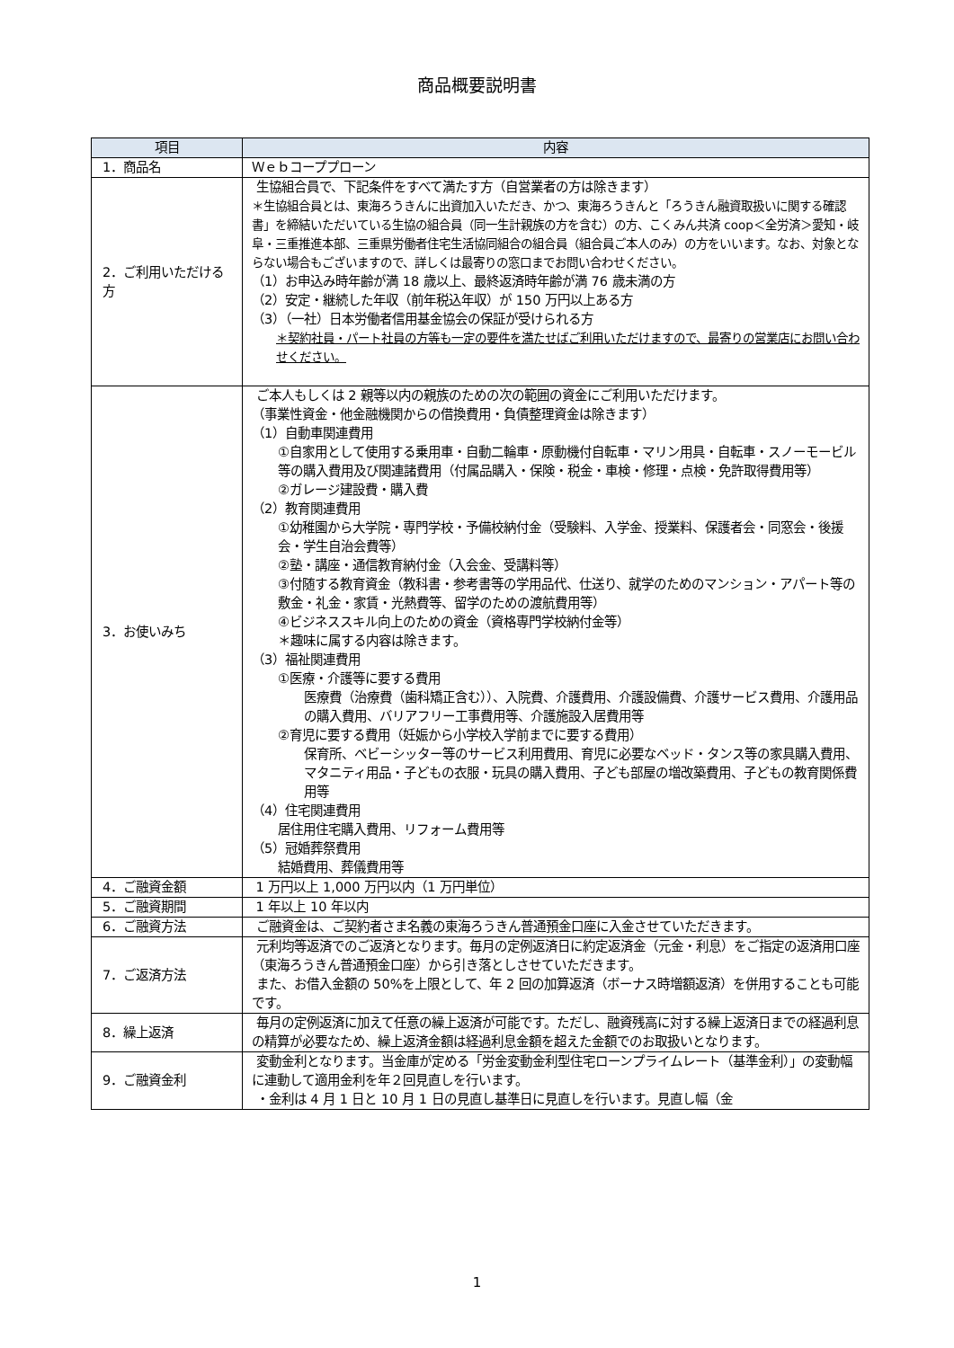商品概要説明書
| 項目 | 内容 |
| --- | --- |
| 1．商品名 | Ｗｅｂコーププローン |
| 2．ご利用いただける方 | 生協組合員で、下記条件をすべて満たす方（自営業者の方は除きます） ＊生協組合員とは、東海ろうきんに出資加入いただき、かつ、東海ろうきんと「ろうきん融資取扱いに関する確認書」を締結いただいている生協の組合員（同一生計親族の方を含む）の方、こくみん共済 coop＜全労済＞愛知・岐阜・三重推進本部、三重県労働者住宅生活協同組合の組合員（組合員ご本人のみ）の方をいいます。なお、対象とならない場合もございますので、詳しくは最寄りの窓口までお問い合わせください。 （1）お申込み時年齢が満 18 歳以上、最終返済時年齢が満 76 歳未満の方 （2）安定・継続した年収（前年税込年収）が 150 万円以上ある方 （3）（一社）日本労働者信用基金協会の保証が受けられる方 ＊契約社員・パート社員の方等も一定の要件を満たせばご利用いただけますので、最寄りの営業店にお問い合わせください。 |
| 3．お使いみち | ご本人もしくは 2 親等以内の親族のための次の範囲の資金にご利用いただけます。 （事業性資金・他金融機関からの借換費用・負債整理資金は除きます） （1）自動車関連費用 ①自家用として使用する乗用車・自動二輪車・原動機付自転車・マリン用具・自転車・スノーモービル等の購入費用及び関連諸費用（付属品購入・保険・税金・車検・修理・点検・免許取得費用等） ②ガレージ建設費・購入費 （2）教育関連費用 ①幼稚園から大学院・専門学校・予備校納付金（受験料、入学金、授業料、保護者会・同窓会・後援会・学生自治会費等） ②塾・講座・通信教育納付金（入会金、受講料等） ③付随する教育資金（教科書・参考書等の学用品代、仕送り、就学のためのマンション・アパート等の敷金・礼金・家賃・光熱費等、留学のための渡航費用等） ④ビジネススキル向上のための資金（資格専門学校納付金等） ＊趣味に属する内容は除きます。 （3）福祉関連費用 ①医療・介護等に要する費用 医療費（治療費（歯科矯正含む））、入院費、介護費用、介護設備費、介護サービス費用、介護用品の購入費用、バリアフリー工事費用等、介護施設入居費用等 ②育児に要する費用（妊娠から小学校入学前までに要する費用） 保育所、ベビーシッター等のサービス利用費用、育児に必要なベッド・タンス等の家具購入費用、マタニティ用品・子どもの衣服・玩具の購入費用、子ども部屋の増改築費用、子どもの教育関係費用等 （4）住宅関連費用 居住用住宅購入費用、リフォーム費用等 （5）冠婚葬祭費用 結婚費用、葬儀費用等 |
| 4．ご融資金額 | 1 万円以上 1,000 万円以内（1 万円単位） |
| 5．ご融資期間 | 1 年以上 10 年以内 |
| 6．ご融資方法 | ご融資金は、ご契約者さま名義の東海ろうきん普通預金口座に入金させていただきます。 |
| 7．ご返済方法 | 元利均等返済でのご返済となります。毎月の定例返済日に約定返済金（元金・利息）をご指定の返済用口座（東海ろうきん普通預金口座）から引き落としさせていただきます。 また、お借入金額の 50%を上限として、年 2 回の加算返済（ボーナス時増額返済）を併用することも可能です。 |
| 8．繰上返済 | 毎月の定例返済に加えて任意の繰上返済が可能です。ただし、融資残高に対する繰上返済日までの経過利息の精算が必要なため、繰上返済金額は経過利息金額を超えた金額でのお取扱いとなります。 |
| 9．ご融資金利 | 変動金利となります。当金庫が定める「労金変動金利型住宅ローンプライムレート（基準金利）」の変動幅に連動して適用金利を年２回見直しを行います。 ・金利は 4 月 1 日と 10 月 1 日の見直し基準日に見直しを行います。見直し幅（金 |
1